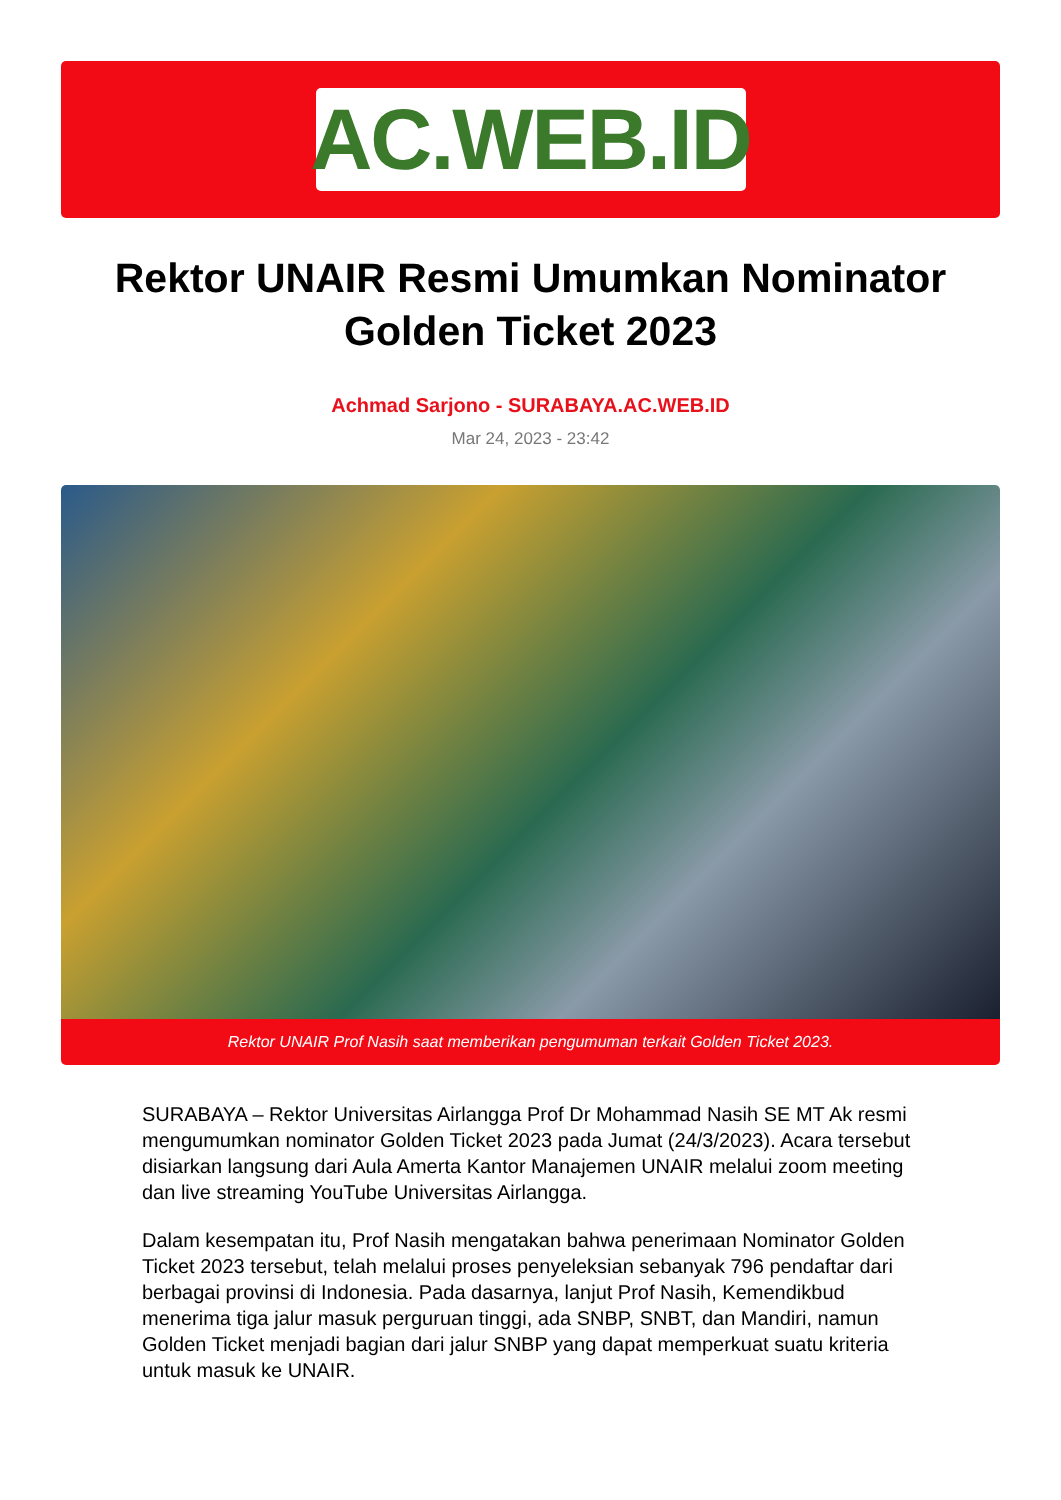AC.WEB.ID
Rektor UNAIR Resmi Umumkan Nominator Golden Ticket 2023
Achmad Sarjono - SURABAYA.AC.WEB.ID
Mar 24, 2023 - 23:42
Rektor UNAIR Prof Nasih saat memberikan pengumuman terkait Golden Ticket 2023.
SURABAYA – Rektor Universitas Airlangga Prof Dr Mohammad Nasih SE MT Ak resmi mengumumkan nominator Golden Ticket 2023 pada Jumat (24/3/2023). Acara tersebut disiarkan langsung dari Aula Amerta Kantor Manajemen UNAIR melalui zoom meeting dan live streaming YouTube Universitas Airlangga.
Dalam kesempatan itu, Prof Nasih mengatakan bahwa penerimaan Nominator Golden Ticket 2023 tersebut, telah melalui proses penyeleksian sebanyak 796 pendaftar dari berbagai provinsi di Indonesia. Pada dasarnya, lanjut Prof Nasih, Kemendikbud menerima tiga jalur masuk perguruan tinggi, ada SNBP, SNBT, dan Mandiri, namun Golden Ticket menjadi bagian dari jalur SNBP yang dapat memperkuat suatu kriteria untuk masuk ke UNAIR.